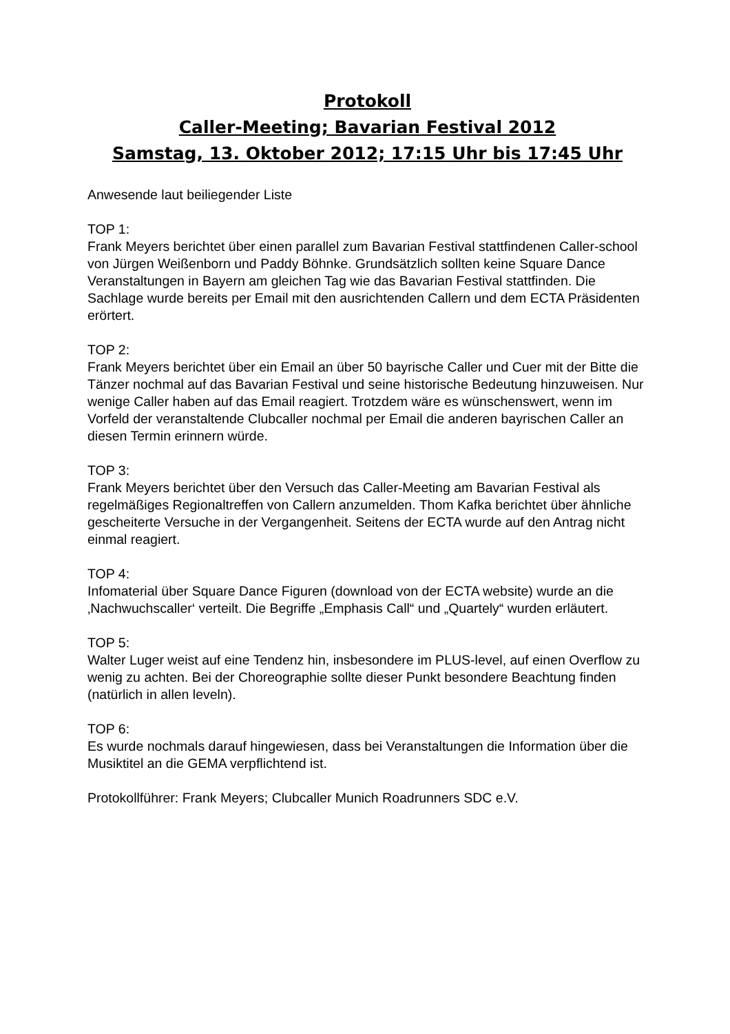Protokoll
Caller-Meeting; Bavarian Festival 2012
Samstag, 13. Oktober 2012; 17:15 Uhr bis 17:45 Uhr
Anwesende laut beiliegender Liste
TOP 1:
Frank Meyers berichtet über einen parallel zum Bavarian Festival stattfindenen Caller-school von Jürgen Weißenborn und Paddy Böhnke. Grundsätzlich sollten keine Square Dance Veranstaltungen in Bayern am gleichen Tag wie das Bavarian Festival stattfinden. Die Sachlage wurde bereits per Email mit den ausrichtenden Callern und dem ECTA Präsidenten erörtert.
TOP 2:
Frank Meyers berichtet über ein Email an über 50 bayrische Caller und Cuer mit der Bitte die Tänzer nochmal auf das Bavarian Festival und seine historische Bedeutung hinzuweisen. Nur wenige Caller haben auf das Email reagiert. Trotzdem wäre es wünschenswert, wenn im Vorfeld der veranstaltende Clubcaller nochmal per Email die anderen bayrischen Caller an diesen Termin erinnern würde.
TOP 3:
Frank Meyers berichtet über den Versuch das Caller-Meeting am Bavarian Festival als regelmäßiges Regionaltreffen von Callern anzumelden. Thom Kafka berichtet über ähnliche gescheiterte Versuche in der Vergangenheit. Seitens der ECTA wurde auf den Antrag nicht einmal reagiert.
TOP 4:
Infomaterial über Square Dance Figuren (download von der ECTA website) wurde an die ‚Nachwuchscaller‘ verteilt. Die Begriffe „Emphasis Call“ und „Quartely“ wurden erläutert.
TOP 5:
Walter Luger weist auf eine Tendenz hin, insbesondere im PLUS-level, auf einen Overflow zu wenig zu achten. Bei der Choreographie sollte dieser Punkt besondere Beachtung finden (natürlich in allen leveln).
TOP 6:
Es wurde nochmals darauf hingewiesen, dass bei Veranstaltungen die Information über die Musiktitel an die GEMA verpflichtend ist.
Protokollführer: Frank Meyers; Clubcaller Munich Roadrunners SDC e.V.